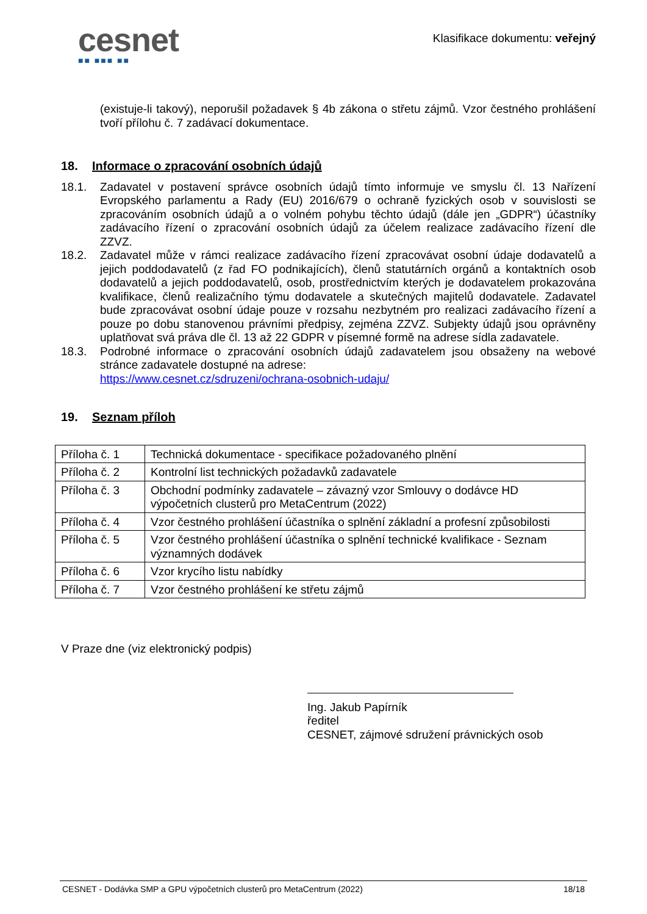cesnet
■■ ■■■ ■■
Klasifikace dokumentu: veřejný
(existuje-li takový), neporušil požadavek § 4b zákona o střetu zájmů. Vzor čestného prohlášení tvoří přílohu č. 7 zadávací dokumentace.
18. Informace o zpracování osobních údajů
18.1. Zadavatel v postavení správce osobních údajů tímto informuje ve smyslu čl. 13 Nařízení Evropského parlamentu a Rady (EU) 2016/679 o ochraně fyzických osob v souvislosti se zpracováním osobních údajů a o volném pohybu těchto údajů (dále jen „GDPR“) účastníky zadávacího řízení o zpracování osobních údajů za účelem realizace zadávacího řízení dle ZZVZ.
18.2. Zadavatel může v rámci realizace zadávacího řízení zpracovávat osobní údaje dodavatelů a jejich poddodavatelů (z řad FO podnikajících), členů statutárních orgánů a kontaktních osob dodavatelů a jejich poddodavatelů, osob, prostřednictvím kterých je dodavatelem prokazována kvalifikace, členů realizačního týmu dodavatele a skutečných majitelů dodavatele. Zadavatel bude zpracovávat osobní údaje pouze v rozsahu nezbytném pro realizaci zadávacího řízení a pouze po dobu stanovenou právními předpisy, zejména ZZVZ. Subjekty údajů jsou oprávněny uplatňovat svá práva dle čl. 13 až 22 GDPR v písemné formě na adrese sídla zadavatele.
18.3. Podrobné informace o zpracování osobních údajů zadavatelem jsou obsaženy na webové stránce zadavatele dostupné na adrese:
https://www.cesnet.cz/sdruzeni/ochrana-osobnich-udaju/
19. Seznam příloh
| Příloha č. 1 | Technická dokumentace - specifikace požadovaného plnění |
| Příloha č. 2 | Kontrolní list technických požadavků zadavatele |
| Příloha č. 3 | Obchodní podmínky zadavatele – závazný vzor Smlouvy o dodávce HD výpočetních clusterů pro MetaCentrum (2022) |
| Příloha č. 4 | Vzor čestného prohlášení účastníka o splnění základní a profesní způsobilosti |
| Příloha č. 5 | Vzor čestného prohlášení účastníka o splnění technické kvalifikace - Seznam významných dodávek |
| Příloha č. 6 | Vzor krycího listu nabídky |
| Příloha č. 7 | Vzor čestného prohlášení ke střetu zájmů |
V Praze dne (viz elektronický podpis)
Ing. Jakub Papírník
ředitel
CESNET, zájmové sdružení právnických osob
CESNET - Dodávka SMP a GPU výpočetních clusterů pro MetaCentrum (2022) 18/18